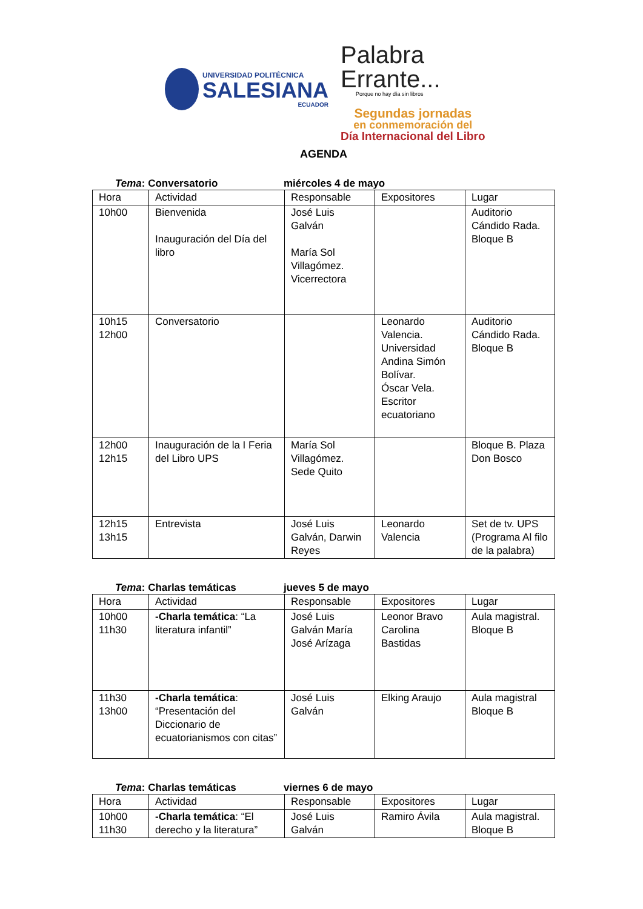UNIVERSIDAD POLITÉCNICA
SALESIANA
ECUADOR
Palabra
Errante...
Porque no hay día sin libros
Segundas jornadas
en conmemoración del
Día Internacional del Libro
AGENDA
Tema: Conversatorio miércoles 4 de mayo
| Hora | Actividad | Responsable | Expositores | Lugar |
| --- | --- | --- | --- | --- |
| 10h00 | Bienvenida Inauguración del Día del libro | José Luis Galván María Sol Villagómez. Vicerrectora | | Auditorio Cándido Rada. Bloque B |
| 10h15 12h00 | Conversatorio | | Leonardo Valencia. Universidad Andina Simón Bolívar. Óscar Vela. Escritor ecuatoriano | Auditorio Cándido Rada. Bloque B |
| 12h00 12h15 | Inauguración de la I Feria del Libro UPS | María Sol Villagómez. Sede Quito | | Bloque B. Plaza Don Bosco |
| 12h15 13h15 | Entrevista | José Luis Galván, Darwin Reyes | Leonardo Valencia | Set de tv. UPS (Programa Al filo de la palabra) |
Tema: Charlas temáticas jueves 5 de mayo
| Hora | Actividad | Responsable | Expositores | Lugar |
| --- | --- | --- | --- | --- |
| 10h00 11h30 | -Charla temática : “La literatura infantil” | José Luis Galván María José Arízaga | Leonor Bravo Carolina Bastidas | Aula magistral. Bloque B |
| 11h30 13h00 | -Charla temática : “Presentación del Diccionario de ecuatorianismos con citas” | José Luis Galván | Elking Araujo | Aula magistral Bloque B |
Tema: Charlas temáticas viernes 6 de mayo
| Hora | Actividad | Responsable | Expositores | Lugar |
| --- | --- | --- | --- | --- |
| 10h00 11h30 | -Charla temática : “El derecho y la literatura” | José Luis Galván | Ramiro Ávila | Aula magistral. Bloque B |